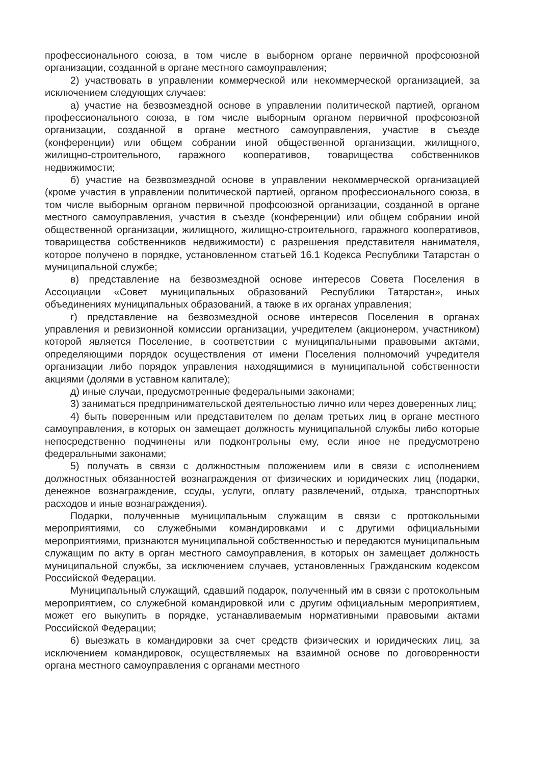профессионального союза, в том числе в выборном органе первичной профсоюзной организации, созданной в органе местного самоуправления;
2) участвовать в управлении коммерческой или некоммерческой организацией, за исключением следующих случаев:
а) участие на безвозмездной основе в управлении политической партией, органом профессионального союза, в том числе выборным органом первичной профсоюзной организации, созданной в органе местного самоуправления, участие в съезде (конференции) или общем собрании иной общественной организации, жилищного, жилищно-строительного, гаражного кооперативов, товарищества собственников недвижимости;
б) участие на безвозмездной основе в управлении некоммерческой организацией (кроме участия в управлении политической партией, органом профессионального союза, в том числе выборным органом первичной профсоюзной организации, созданной в органе местного самоуправления, участия в съезде (конференции) или общем собрании иной общественной организации, жилищного, жилищно-строительного, гаражного кооперативов, товарищества собственников недвижимости) с разрешения представителя нанимателя, которое получено в порядке, установленном статьей 16.1 Кодекса Республики Татарстан о муниципальной службе;
в) представление на безвозмездной основе интересов Совета Поселения в Ассоциации «Совет муниципальных образований Республики Татарстан», иных объединениях муниципальных образований, а также в их органах управления;
г) представление на безвозмездной основе интересов Поселения в органах управления и ревизионной комиссии организации, учредителем (акционером, участником) которой является Поселение, в соответствии с муниципальными правовыми актами, определяющими порядок осуществления от имени Поселения полномочий учредителя организации либо порядок управления находящимися в муниципальной собственности акциями (долями в уставном капитале);
д) иные случаи, предусмотренные федеральными законами;
3) заниматься предпринимательской деятельностью лично или через доверенных лиц;
4) быть поверенным или представителем по делам третьих лиц в органе местного самоуправления, в которых он замещает должность муниципальной службы либо которые непосредственно подчинены или подконтрольны ему, если иное не предусмотрено федеральными законами;
5) получать в связи с должностным положением или в связи с исполнением должностных обязанностей вознаграждения от физических и юридических лиц (подарки, денежное вознаграждение, ссуды, услуги, оплату развлечений, отдыха, транспортных расходов и иные вознаграждения).
Подарки, полученные муниципальным служащим в связи с протокольными мероприятиями, со служебными командировками и с другими официальными мероприятиями, признаются муниципальной собственностью и передаются муниципальным служащим по акту в орган местного самоуправления, в которых он замещает должность муниципальной службы, за исключением случаев, установленных Гражданским кодексом Российской Федерации.
Муниципальный служащий, сдавший подарок, полученный им в связи с протокольным мероприятием, со служебной командировкой или с другим официальным мероприятием, может его выкупить в порядке, устанавливаемым нормативными правовыми актами Российской Федерации;
6) выезжать в командировки за счет средств физических и юридических лиц, за исключением командировок, осуществляемых на взаимной основе по договоренности органа местного самоуправления с органами местного